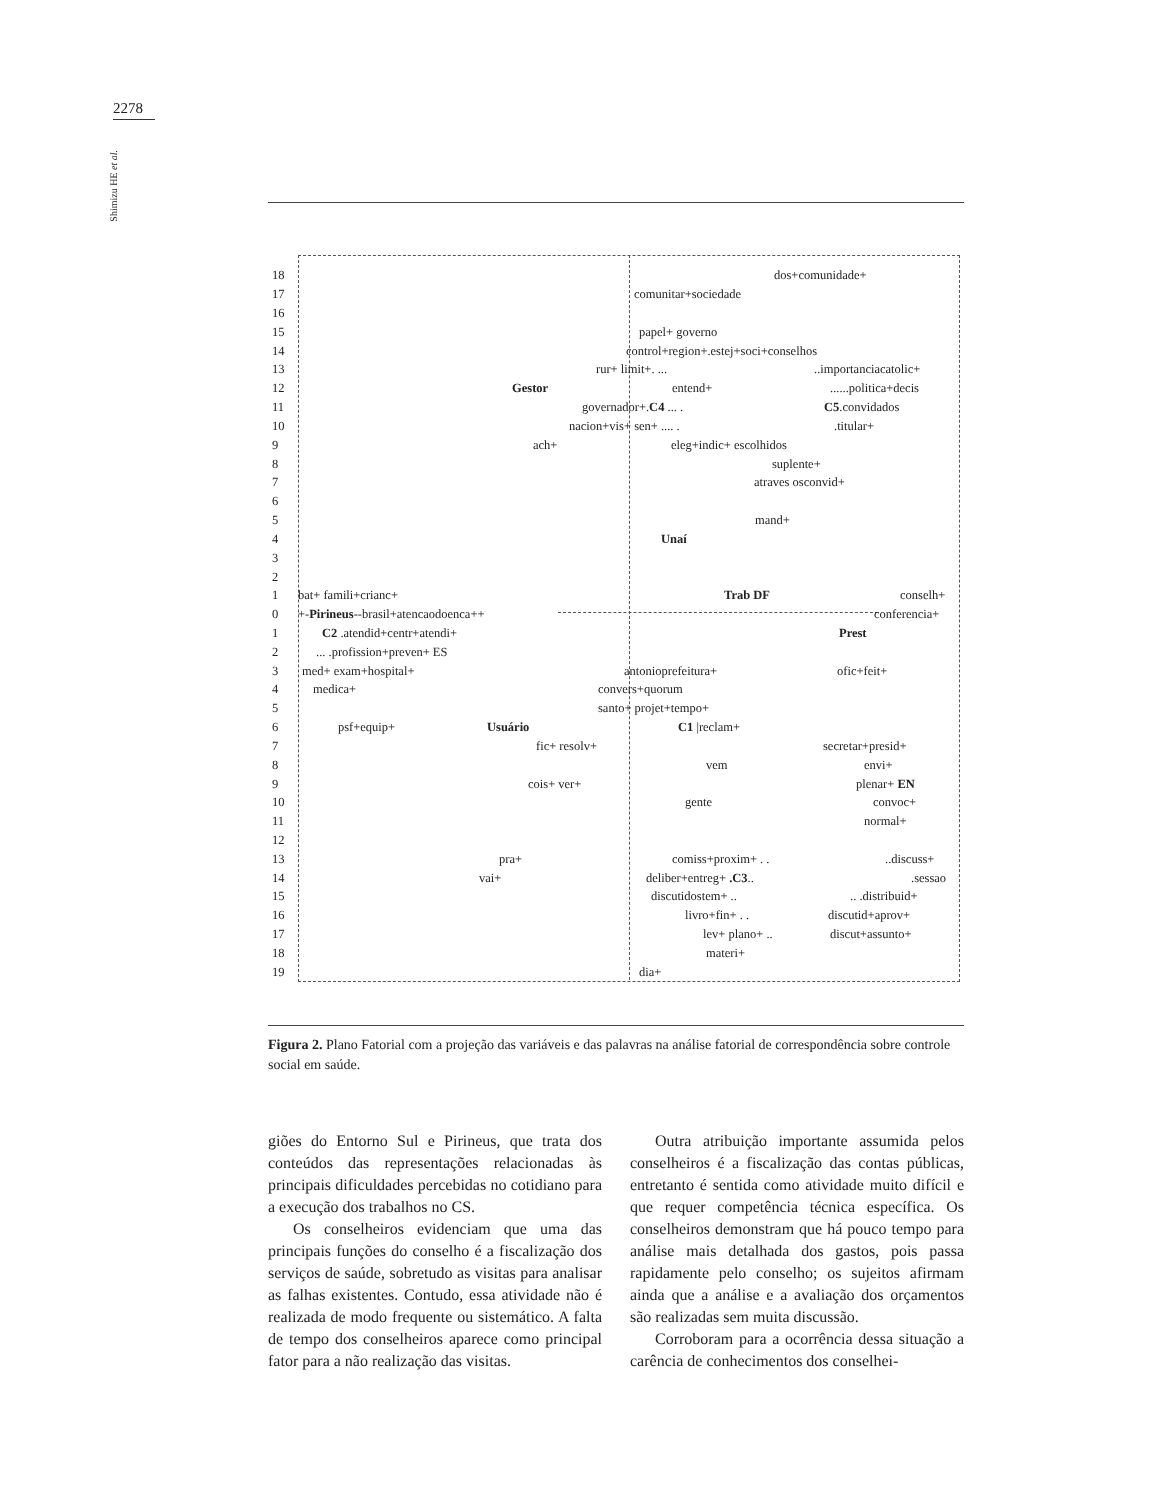2278
Shimizu HE et al.
18 dos+comunidade+
17 comunitar+sociedade
16
15 papel+ governo
14 control+region+.estej+soci+conselhos
13 rur+ limit+. .....importanciacatolic+
12 Gestor entend+......politica+decis
11 governador+.C4 ... . C5.convidados
10 nacion+vis+ sen+ .... ..titular+
9 ach+ eleg+indic+ escolhidos
8 suplente+
7 atraves osconvid+
6
5 mand+
4 Unaí
3
2
1 bat+ famili+crianc+ Trab DF conselh+
0 +-Pirineus--brasil+atencaodoenca++ conferencia+
1 C2 .atendid+centr+atendi+ Prest
2... .profission+preven+ ES
3 med+ exam+hospital+ antonioprefeitura+ ofic+feit+
4 medica+ convers+quorum
5 santo+ projet+tempo+
6 psf+equip+ Usuário C1 |reclam+
7 fic+ resolv+ secretar+presid+
8 vem envi+
9 cois+ ver+ plenar+ EN
10 gente convoc+
11 normal+
12
13 pra+ comiss+proxim+ . ...discuss+
14 vai+ deliber+entreg+ .C3...sessao
15 discutidostem+ .... .distribuid+
16 livro+fin+ . . discutid+aprov+
17 lev+ plano+ .. discut+assunto+
18 materi+
19 dia+
Figura 2. Plano Fatorial com a projeção das variáveis e das palavras na análise fatorial de correspondência sobre controle social em saúde.
giões do Entorno Sul e Pirineus, que trata dos conteúdos das representações relacionadas às principais dificuldades percebidas no cotidiano para a execução dos trabalhos no CS.
Os conselheiros evidenciam que uma das principais funções do conselho é a fiscalização dos serviços de saúde, sobretudo as visitas para analisar as falhas existentes. Contudo, essa atividade não é realizada de modo frequente ou sistemático. A falta de tempo dos conselheiros aparece como principal fator para a não realização das visitas.
Outra atribuição importante assumida pelos conselheiros é a fiscalização das contas públicas, entretanto é sentida como atividade muito difícil e que requer competência técnica específica. Os conselheiros demonstram que há pouco tempo para análise mais detalhada dos gastos, pois passa rapidamente pelo conselho; os sujeitos afirmam ainda que a análise e a avaliação dos orçamentos são realizadas sem muita discussão.
Corroboram para a ocorrência dessa situação a carência de conhecimentos dos conselhei-